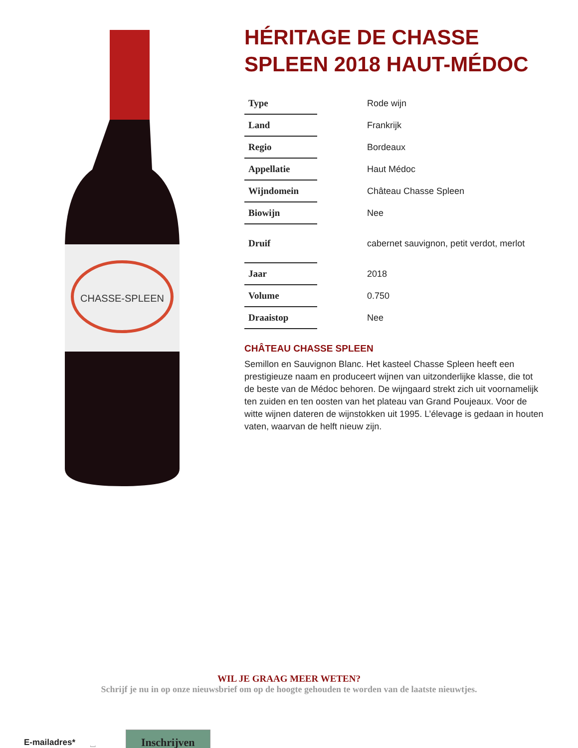CHASSE-SPLEEN
HÉRITAGE DE CHASSE SPLEEN 2018 HAUT-MÉDOC
| Type | Rode wijn |
| Land | Frankrijk |
| Regio | Bordeaux |
| Appellatie | Haut Médoc |
| Wijndomein | Château Chasse Spleen |
| Biowijn | Nee |
| Druif | cabernet sauvignon, petit verdot, merlot |
| Jaar | 2018 |
| Volume | 0.750 |
| Draaistop | Nee |
CHÂTEAU CHASSE SPLEEN
Semillon en Sauvignon Blanc. Het kasteel Chasse Spleen heeft een prestigieuze naam en produceert wijnen van uitzonderlijke klasse, die tot de beste van de Médoc behoren. De wijngaard strekt zich uit voornamelijk ten zuiden en ten oosten van het plateau van Grand Poujeaux. Voor de witte wijnen dateren de wijnstokken uit 1995. L’élevage is gedaan in houten vaten, waarvan de helft nieuw zijn.
WIL JE GRAAG MEER WETEN?
Schrijf je nu in op onze nieuwsbrief om op de hoogte gehouden te worden van de laatste nieuwtjes.
E-mailadres* ⎵ Inschrijven